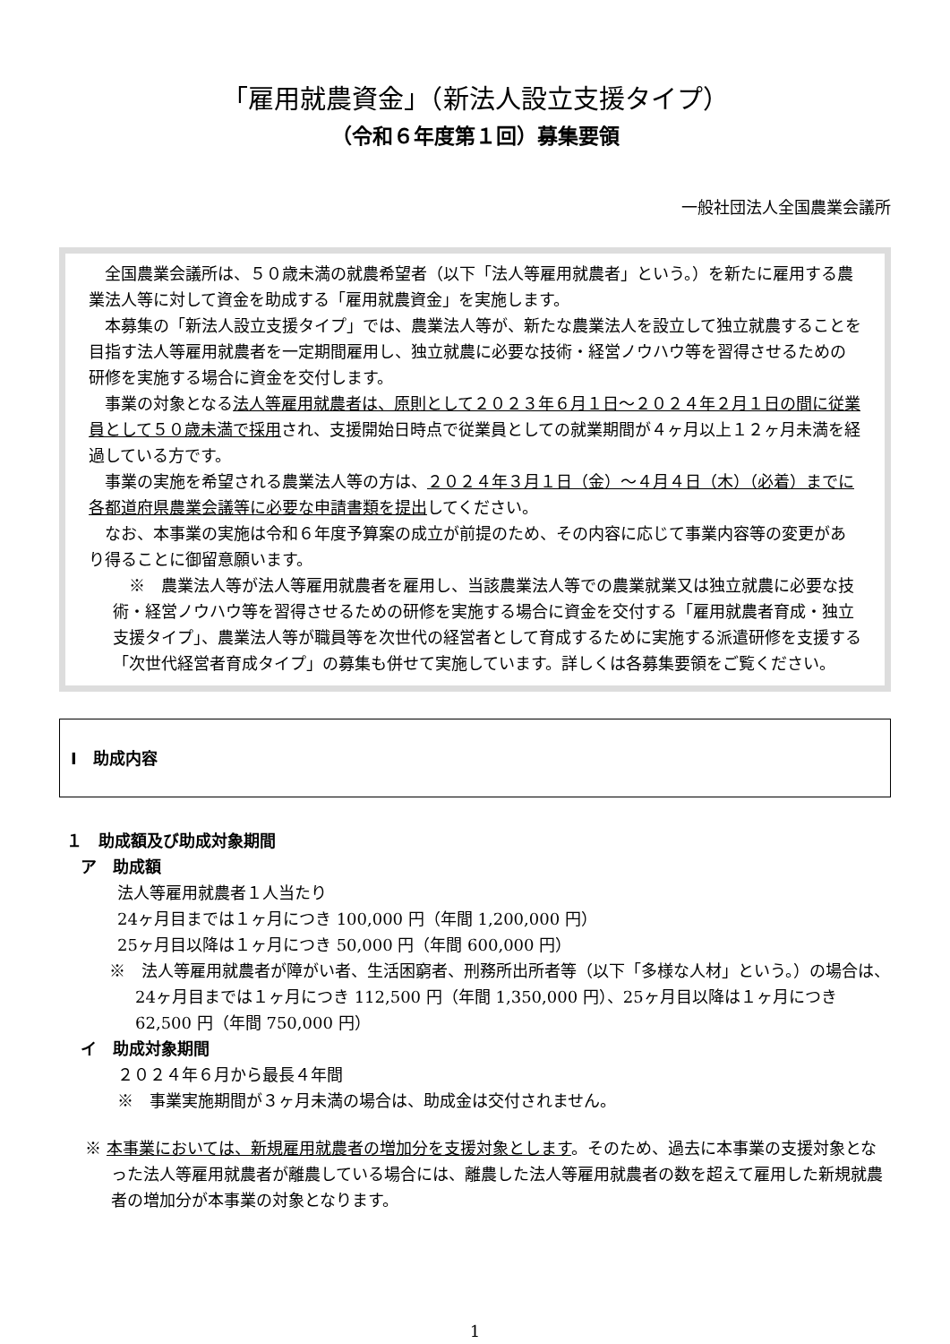「雇用就農資金」（新法人設立支援タイプ）
（令和６年度第１回）募集要領
一般社団法人全国農業会議所
全国農業会議所は、５０歳未満の就農希望者（以下「法人等雇用就農者」という。）を新たに雇用する農業法人等に対して資金を助成する「雇用就農資金」を実施します。
本募集の「新法人設立支援タイプ」では、農業法人等が、新たな農業法人を設立して独立就農することを目指す法人等雇用就農者を一定期間雇用し、独立就農に必要な技術・経営ノウハウ等を習得させるための研修を実施する場合に資金を交付します。
事業の対象となる法人等雇用就農者は、原則として２０２３年６月１日～２０２４年２月１日の間に従業員として５０歳未満で採用され、支援開始日時点で従業員としての就業期間が４ヶ月以上１２ヶ月未満を経過している方です。
事業の実施を希望される農業法人等の方は、２０２４年３月１日（金）～４月４日（木）（必着）までに各都道府県農業会議等に必要な申請書類を提出してください。
なお、本事業の実施は令和６年度予算案の成立が前提のため、その内容に応じて事業内容等の変更があり得ることに御留意願います。
※　農業法人等が法人等雇用就農者を雇用し、当該農業法人等での農業就業又は独立就農に必要な技術・経営ノウハウ等を習得させるための研修を実施する場合に資金を交付する「雇用就農者育成・独立支援タイプ」、農業法人等が職員等を次世代の経営者として育成するために実施する派遣研修を支援する「次世代経営者育成タイプ」の募集も併せて実施しています。詳しくは各募集要領をご覧ください。
Ⅰ　助成内容
１　助成額及び助成対象期間
ア　助成額
法人等雇用就農者１人当たり
24ヶ月目までは１ヶ月につき 100,000 円（年間 1,200,000 円）
25ヶ月目以降は１ヶ月につき 50,000 円（年間 600,000 円）
※　法人等雇用就農者が障がい者、生活困窮者、刑務所出所者等（以下「多様な人材」という。）の場合は、24ヶ月目までは１ヶ月につき 112,500 円（年間 1,350,000 円）、25ヶ月目以降は１ヶ月につき 62,500 円（年間 750,000 円）
イ　助成対象期間
２０２４年６月から最長４年間
※　事業実施期間が３ヶ月未満の場合は、助成金は交付されません。
※ 本事業においては、新規雇用就農者の増加分を支援対象とします。そのため、過去に本事業の支援対象となった法人等雇用就農者が離農している場合には、離農した法人等雇用就農者の数を超えて雇用した新規就農者の増加分が本事業の対象となります。
1